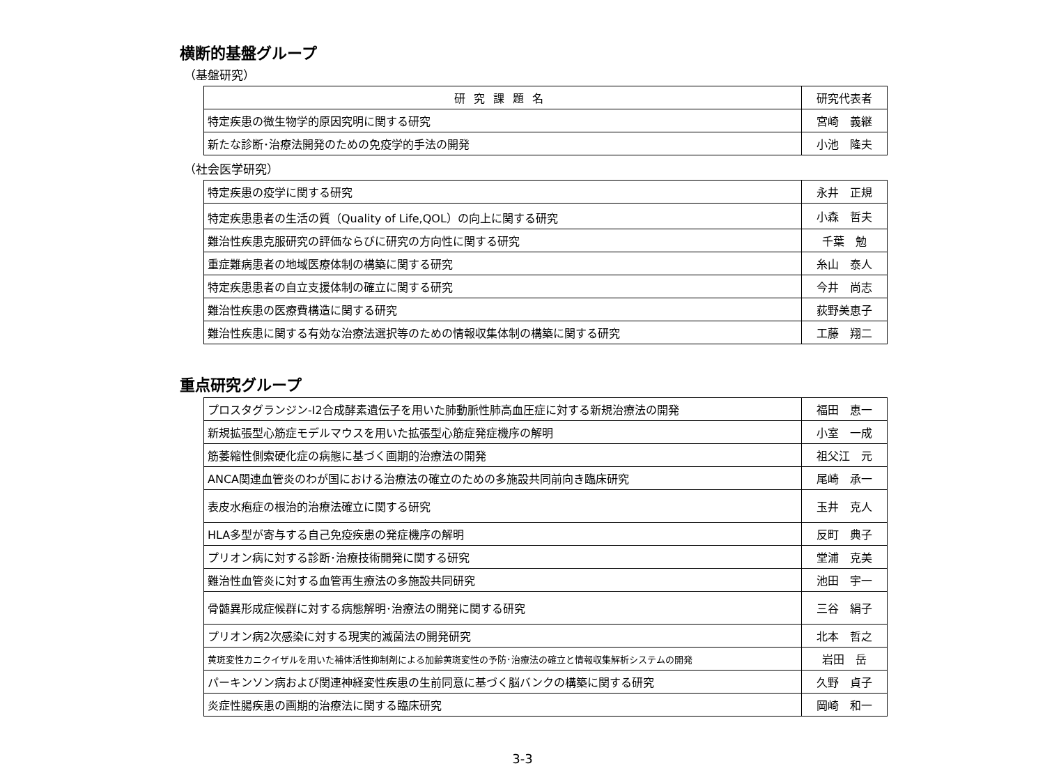横断的基盤グループ
（基盤研究）
| 研究課題名 | 研究代表者 |
| --- | --- |
| 特定疾患の微生物学的原因究明に関する研究 | 宮崎 義継 |
| 新たな診断･治療法開発のための免疫学的手法の開発 | 小池 隆夫 |
（社会医学研究）
| 特定疾患の疫学に関する研究 | 永井 正規 |
| 特定疾患患者の生活の質（Quality of Life,QOL）の向上に関する研究 | 小森 哲夫 |
| 難治性疾患克服研究の評価ならびに研究の方向性に関する研究 | 千葉 勉 |
| 重症難病患者の地域医療体制の構築に関する研究 | 糸山 泰人 |
| 特定疾患患者の自立支援体制の確立に関する研究 | 今井 尚志 |
| 難治性疾患の医療費構造に関する研究 | 荻野美恵子 |
| 難治性疾患に関する有効な治療法選択等のための情報収集体制の構築に関する研究 | 工藤 翔二 |
重点研究グループ
| プロスタグランジン-I2合成酵素遺伝子を用いた肺動脈性肺高血圧症に対する新規治療法の開発 | 福田 恵一 |
| 新規拡張型心筋症モデルマウスを用いた拡張型心筋症発症機序の解明 | 小室 一成 |
| 筋萎縮性側索硬化症の病態に基づく画期的治療法の開発 | 祖父江 元 |
| ANCA関連血管炎のわが国における治療法の確立のための多施設共同前向き臨床研究 | 尾崎 承一 |
| 表皮水疱症の根治的治療法確立に関する研究 | 玉井 克人 |
| HLA多型が寄与する自己免疫疾患の発症機序の解明 | 反町 典子 |
| プリオン病に対する診断･治療技術開発に関する研究 | 堂浦 克美 |
| 難治性血管炎に対する血管再生療法の多施設共同研究 | 池田 宇一 |
| 骨髄異形成症候群に対する病態解明･治療法の開発に関する研究 | 三谷 絹子 |
| プリオン病2次感染に対する現実的滅菌法の開発研究 | 北本 哲之 |
| 黄斑変性カニクイザルを用いた補体活性抑制剤による加齢黄斑変性の予防･治療法の確立と情報収集解析システムの開発 | 岩田 岳 |
| パーキンソン病および関連神経変性疾患の生前同意に基づく脳バンクの構築に関する研究 | 久野 貞子 |
| 炎症性腸疾患の画期的治療法に関する臨床研究 | 岡崎 和一 |
3-3